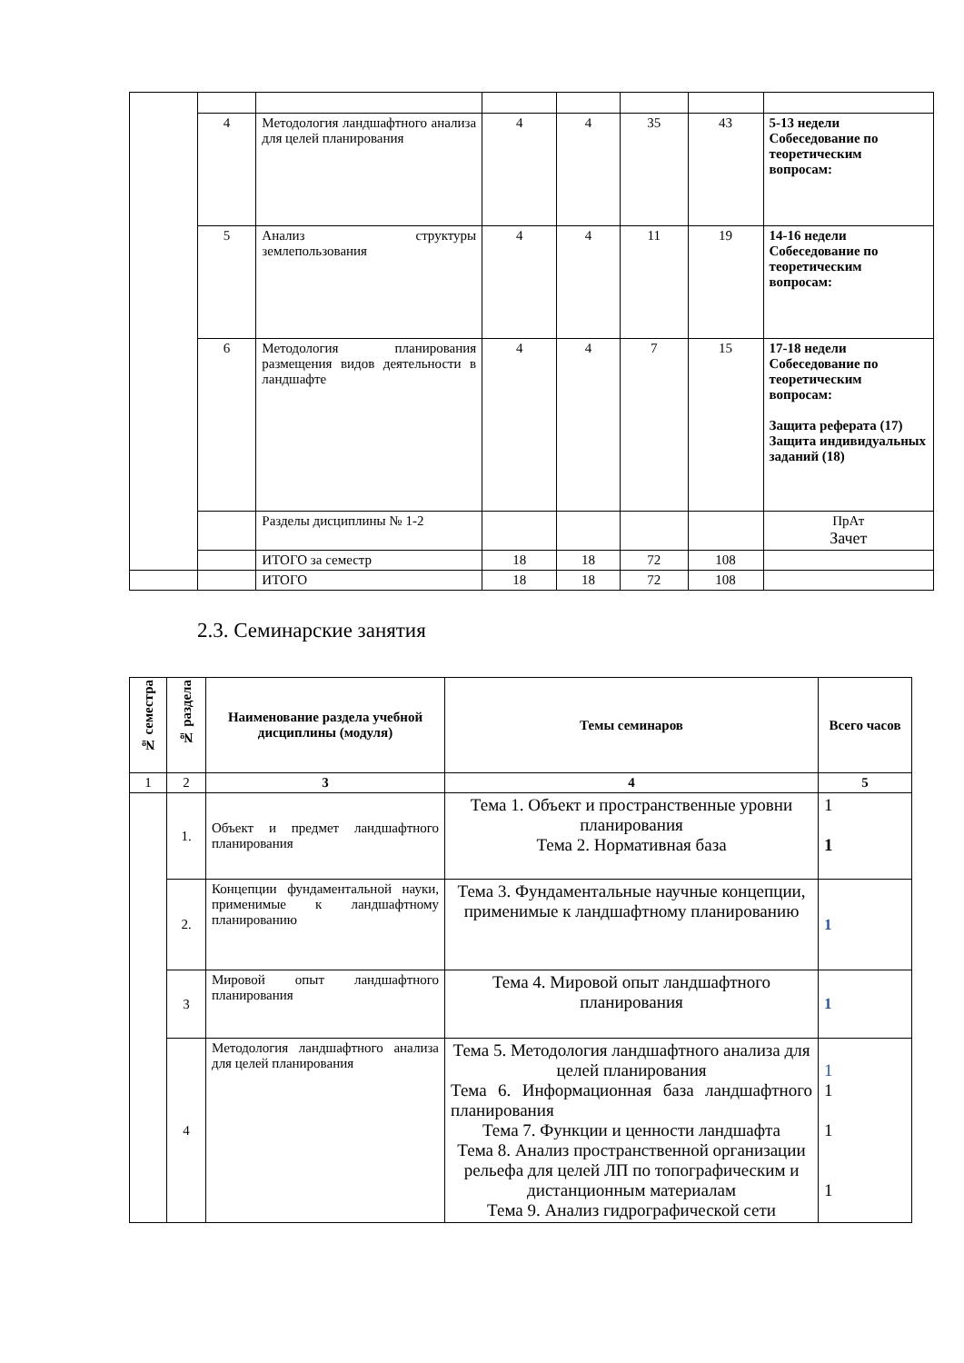| | 4 | Методология ландшафтного анализа для целей планирования | 4 | 4 | 35 | 43 | 5-13 недели Собеседование по теоретическим вопросам: |
| | 5 | Анализ структуры землепользования | 4 | 4 | 11 | 19 | 14-16 недели Собеседование по теоретическим вопросам: |
| | 6 | Методология планирования размещения видов деятельности в ландшафте | 4 | 4 | 7 | 15 | 17-18 недели Собеседование по теоретическим вопросам: Защита реферата (17) Защита индивидуальных заданий (18) |
| | | Разделы дисциплины № 1-2 | | | | | ПрАт Зачет |
| | | ИТОГО за семестр | 18 | 18 | 72 | 108 | |
| | | ИТОГО | 18 | 18 | 72 | 108 | |
2.3. Семинарские занятия
| № семестра | № раздела | Наименование раздела учебной дисциплины (модуля) | Темы семинаров | Всего часов |
| --- | --- | --- | --- | --- |
| 1 | 2 | 3 | 4 | 5 |
| | 1. | Объект и предмет ландшафтного планирования | Тема 1. Объект и пространственные уровни планирования Тема 2. Нормативная база | 1 1 |
| | 2. | Концепции фундаментальной науки, применимые к ландшафтному планированию | Тема 3. Фундаментальные научные концепции, применимые к ландшафтному планированию | 1 |
| | 3 | Мировой опыт ландшафтного планирования | Тема 4. Мировой опыт ландшафтного планирования | 1 |
| | 4 | Методология ландшафтного анализа для целей планирования | Тема 5. Методология ландшафтного анализа для целей планирования Тема 6. Информационная база ландшафтного планирования Тема 7. Функции и ценности ландшафта Тема 8. Анализ пространственной организации рельефа для целей ЛП по топографическим и дистанционным материалам Тема 9. Анализ гидрографической сети | 1 1 1 1 |